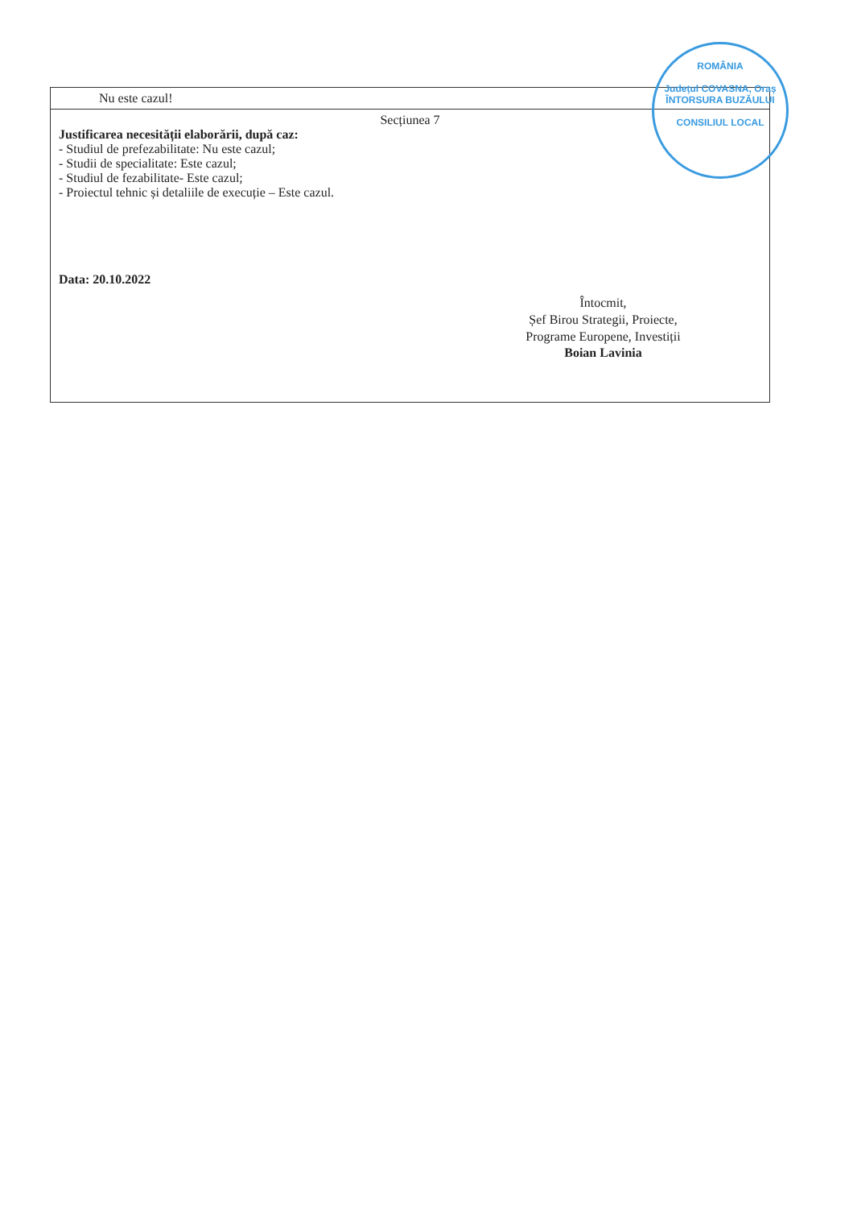| Nu este cazul! |
| Secțiunea 7 Justificarea necesității elaborării, după caz: - Studiul de prefezabilitate: Nu este cazul; - Studii de specialitate: Este cazul; - Studiul de fezabilitate- Este cazul; - Proiectul tehnic și detaliile de execuție – Este cazul. Data: 20.10.2022 Întocmit, Șef Birou Strategii, Proiecte, Programe Europene, Investiții Boian Lavinia |
ROMÂNIA
Județul COVASNA, Oraș ÎNTORSURA BUZĂULUI
CONSILIUL LOCAL